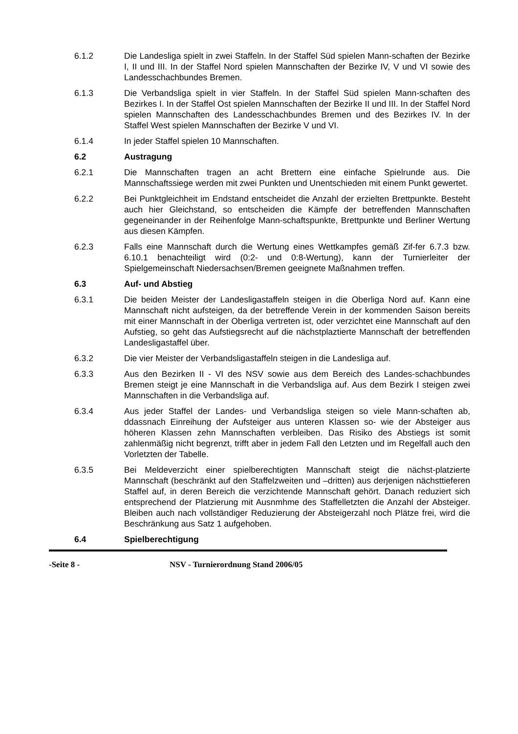6.1.2 Die Landesliga spielt in zwei Staffeln. In der Staffel Süd spielen Mann-schaften der Bezirke I, II und III. In der Staffel Nord spielen Mannschaften der Bezirke IV, V und VI sowie des Landesschachbundes Bremen.
6.1.3 Die Verbandsliga spielt in vier Staffeln. In der Staffel Süd spielen Mann-schaften des Bezirkes I. In der Staffel Ost spielen Mannschaften der Bezirke II und III. In der Staffel Nord spielen Mannschaften des Landesschachbundes Bremen und des Bezirkes IV. In der Staffel West spielen Mannschaften der Bezirke V und VI.
6.1.4 In jeder Staffel spielen 10 Mannschaften.
6.2 Austragung
6.2.1 Die Mannschaften tragen an acht Brettern eine einfache Spielrunde aus. Die Mannschaftssiege werden mit zwei Punkten und Unentschieden mit einem Punkt gewertet.
6.2.2 Bei Punktgleichheit im Endstand entscheidet die Anzahl der erzielten Brettpunkte. Besteht auch hier Gleichstand, so entscheiden die Kämpfe der betreffenden Mannschaften gegeneinander in der Reihenfolge Mann-schaftspunkte, Brettpunkte und Berliner Wertung aus diesen Kämpfen.
6.2.3 Falls eine Mannschaft durch die Wertung eines Wettkampfes gemäß Zif-fer 6.7.3 bzw. 6.10.1 benachteiligt wird (0:2- und 0:8-Wertung), kann der Turnierleiter der Spielgemeinschaft Niedersachsen/Bremen geeignete Maßnahmen treffen.
6.3 Auf- und Abstieg
6.3.1 Die beiden Meister der Landesligastaffeln steigen in die Oberliga Nord auf. Kann eine Mannschaft nicht aufsteigen, da der betreffende Verein in der kommenden Saison bereits mit einer Mannschaft in der Oberliga vertreten ist, oder verzichtet eine Mannschaft auf den Aufstieg, so geht das Aufstiegsrecht auf die nächstplaztierte Mannschaft der betreffenden Landesligastaffel über.
6.3.2 Die vier Meister der Verbandsligastaffeln steigen in die Landesliga auf.
6.3.3 Aus den Bezirken II - VI des NSV sowie aus dem Bereich des Landes-schachbundes Bremen steigt je eine Mannschaft in die Verbandsliga auf. Aus dem Bezirk I steigen zwei Mannschaften in die Verbandsliga auf.
6.3.4 Aus jeder Staffel der Landes- und Verbandsliga steigen so viele Mann-schaften ab, ddassnach Einreihung der Aufsteiger aus unteren Klassen so- wie der Absteiger aus höheren Klassen zehn Mannschaften verbleiben. Das Risiko des Abstiegs ist somit zahlenmäßig nicht begrenzt, trifft aber in jedem Fall den Letzten und im Regelfall auch den Vorletzten der Tabelle.
6.3.5 Bei Meldeverzicht einer spielberechtigten Mannschaft steigt die nächst-platzierte Mannschaft (beschränkt auf den Staffelzweiten und –dritten) aus derjenigen nächsttieferen Staffel auf, in deren Bereich die verzichtende Mannschaft gehört. Danach reduziert sich entsprechend der Platzierung mit Ausnmhme des Staffelletzten die Anzahl der Absteiger. Bleiben auch nach vollständiger Reduzierung der Absteigerzahl noch Plätze frei, wird die Beschränkung aus Satz 1 aufgehoben.
6.4 Spielberechtigung
-Seite 8 - NSV - Turnierordnung Stand 2006/05